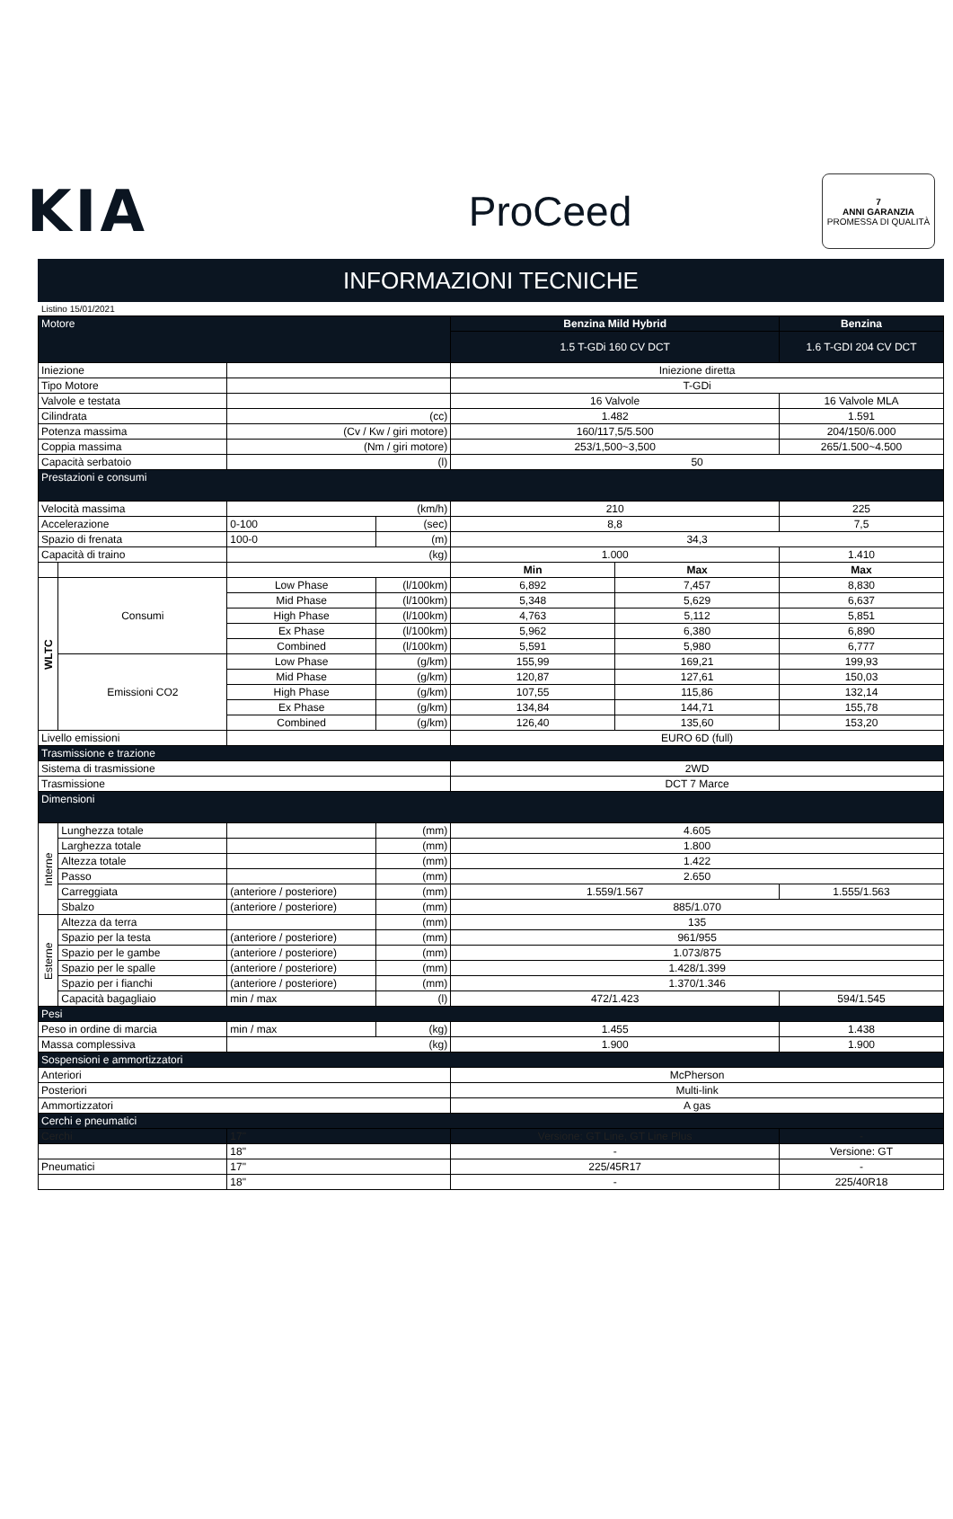KIA
ProCeed
7
ANNI GARANZIA
PROMESSA DI QUALITÀ
INFORMAZIONI TECNICHE
Listino 15/01/2021
| Motore | | | | Benzina Mild Hybrid | | Benzina |
| | | | | 1.5 T-GDi 160 CV DCT | | 1.6 T-GDI 204 CV DCT |
| Iniezione | | | | Iniezione diretta | | |
| Tipo Motore | | | | T-GDi | | |
| Valvole e testata | | | | 16 Valvole | | 16 Valvole MLA |
| Cilindrata | | (cc) | | 1.482 | | 1.591 |
| Potenza massima | | (Cv / Kw / giri motore) | | 160/117,5/5.500 | | 204/150/6.000 |
| Coppia massima | | (Nm / giri motore) | | 253/1,500~3,500 | | 265/1.500~4.500 |
| Capacità serbatoio | | (l) | | 50 | | |
| Prestazioni e consumi | | | | | | |
| Velocità massima | | (km/h) | | 210 | | 225 |
| Accelerazione | | 0-100 | (sec) | 8,8 | | 7,5 |
| Spazio di frenata | | 100-0 | (m) | 34,3 | | |
| Capacità di traino | | (kg) | | 1.000 | | 1.410 |
| | | | | Min | Max | Max |
| WLTC | Consumi | Low Phase | (l/100km) | 6,892 | 7,457 | 8,830 |
| | | Mid Phase | (l/100km) | 5,348 | 5,629 | 6,637 |
| | | High Phase | (l/100km) | 4,763 | 5,112 | 5,851 |
| | | Ex Phase | (l/100km) | 5,962 | 6,380 | 6,890 |
| | | Combined | (l/100km) | 5,591 | 5,980 | 6,777 |
| | Emissioni CO2 | Low Phase | (g/km) | 155,99 | 169,21 | 199,93 |
| | | Mid Phase | (g/km) | 120,87 | 127,61 | 150,03 |
| | | High Phase | (g/km) | 107,55 | 115,86 | 132,14 |
| | | Ex Phase | (g/km) | 134,84 | 144,71 | 155,78 |
| | | Combined | (g/km) | 126,40 | 135,60 | 153,20 |
| Livello emissioni | | | | EURO 6D (full) | | |
| Trasmissione e trazione | | | | | | |
| Sistema di trasmissione | | | | 2WD | | |
| Trasmissione | | | | DCT 7 Marce | | |
| Dimensioni | | | | | | |
| Interne | Lunghezza totale | | (mm) | 4.605 | | |
| | Larghezza totale | | (mm) | 1.800 | | |
| | Altezza totale | | (mm) | 1.422 | | |
| | Passo | | (mm) | 2.650 | | |
| | Carreggiata | (anteriore / posteriore) | (mm) | 1.559/1.567 | | 1.555/1.563 |
| | Sbalzo | (anteriore / posteriore) | (mm) | 885/1.070 | | |
| Esterne | Altezza da terra | | (mm) | 135 | | |
| | Spazio per la testa | (anteriore / posteriore) | (mm) | 961/955 | | |
| | Spazio per le gambe | (anteriore / posteriore) | (mm) | 1.073/875 | | |
| | Spazio per le spalle | (anteriore / posteriore) | (mm) | 1.428/1.399 | | |
| | Spazio per i fianchi | (anteriore / posteriore) | (mm) | 1.370/1.346 | | |
| | Capacità bagagliaio | min / max | (l) | 472/1.423 | | 594/1.545 |
| Pesi | | | | | | |
| Peso in ordine di marcia | | min / max | (kg) | 1.455 | | 1.438 |
| Massa complessiva | | (kg) | | 1.900 | | 1.900 |
| Sospensioni e ammortizzatori | | | | | | |
| Anteriori | | | | McPherson | | |
| Posteriori | | | | Multi-link | | |
| Ammortizzatori | | | | A gas | | |
| Cerchi e pneumatici | | | | | | |
| Cerchi | | 17" | | Versione: GT Line, GT Line Plus | | - |
| | | 18" | | - | | Versione: GT |
| Pneumatici | | 17" | | 225/45R17 | | - |
| | | 18" | | - | | 225/40R18 |